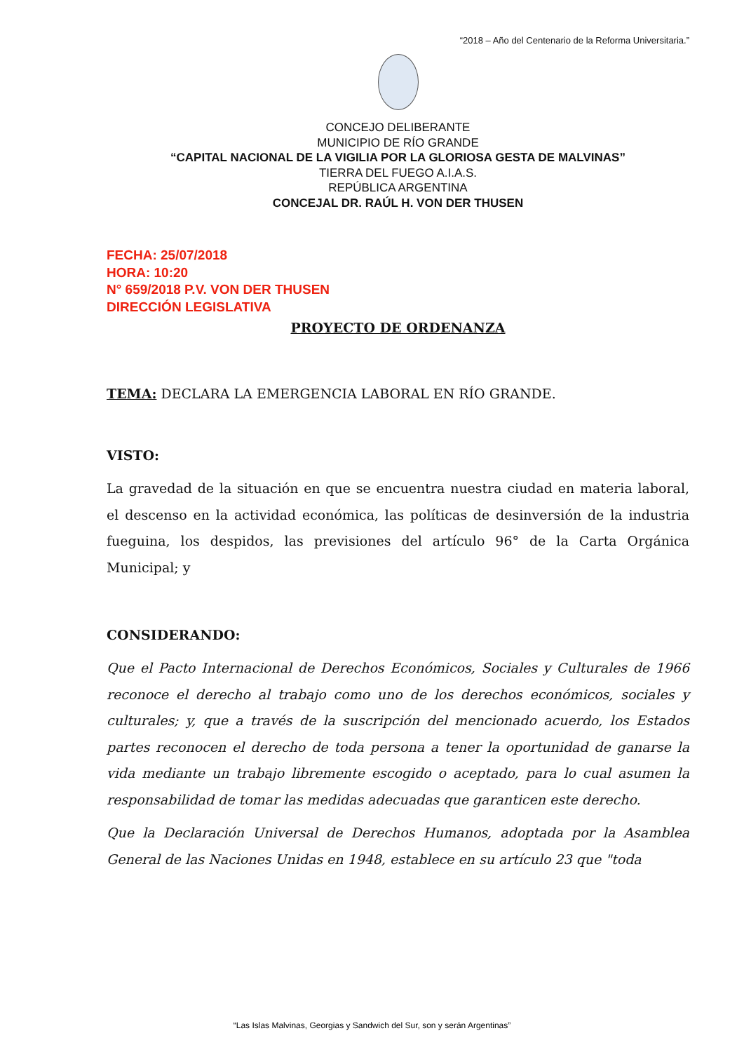“2018 – Año del Centenario de la Reforma Universitaria.”
CONCEJO DELIBERANTE
MUNICIPIO DE RÍO GRANDE
“CAPITAL NACIONAL DE LA VIGILIA POR LA GLORIOSA GESTA DE MALVINAS”
TIERRA DEL FUEGO A.I.A.S.
REPÚBLICA ARGENTINA
CONCEJAL DR. RAÚL H. VON DER THUSEN
FECHA: 25/07/2018
HORA: 10:20
N° 659/2018 P.V. VON DER THUSEN
DIRECCIÓN LEGISLATIVA
PROYECTO DE ORDENANZA
TEMA: DECLARA LA EMERGENCIA LABORAL EN RÍO GRANDE.
VISTO:
La gravedad de la situación en que se encuentra nuestra ciudad en materia laboral, el descenso en la actividad económica, las políticas de desinversión de la industria fueguina, los despidos, las previsiones del artículo 96° de la Carta Orgánica Municipal; y
CONSIDERANDO:
Que el Pacto Internacional de Derechos Económicos, Sociales y Culturales de 1966 reconoce el derecho al trabajo como uno de los derechos económicos, sociales y culturales; y, que a través de la suscripción del mencionado acuerdo, los Estados partes reconocen el derecho de toda persona a tener la oportunidad de ganarse la vida mediante un trabajo libremente escogido o aceptado, para lo cual asumen la responsabilidad de tomar las medidas adecuadas que garanticen este derecho.
Que la Declaración Universal de Derechos Humanos, adoptada por la Asamblea General de las Naciones Unidas en 1948, establece en su artículo 23 que "toda
“Las Islas Malvinas, Georgias y Sandwich del Sur, son y serán Argentinas”